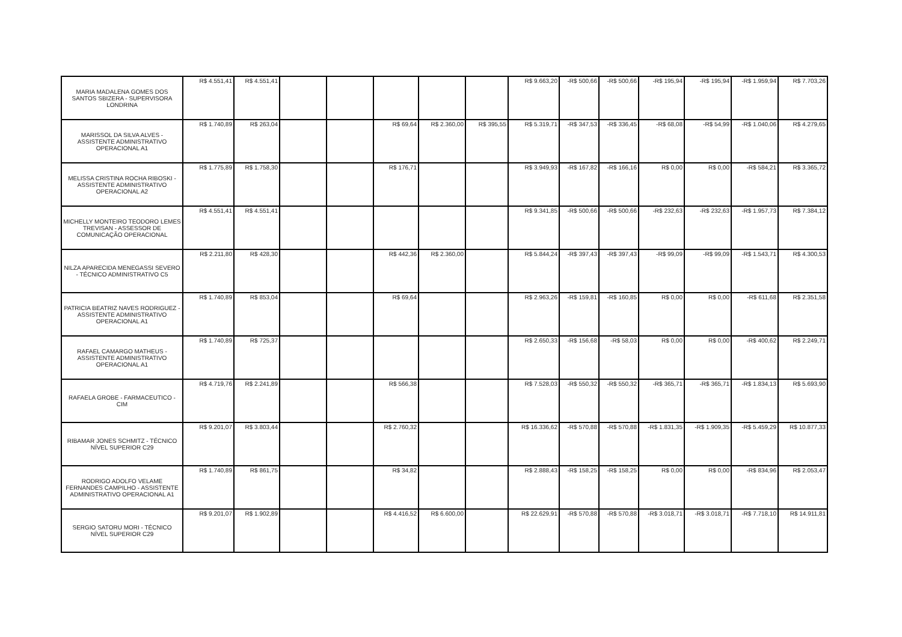| MARIA MADALENA GOMES DOS SANTOS SBIZERA - SUPERVISORA LONDRINA | R$ 4.551,41 | R$ 4.551,41 | | | | | | R$ 9.663,20 | -R$ 500,66 | -R$ 500,66 | -R$ 195,94 | -R$ 195,94 | -R$ 1.959,94 | R$ 7.703,26 |
| MARISSOL DA SILVA ALVES - ASSISTENTE ADMINISTRATIVO OPERACIONAL A1 | R$ 1.740,89 | R$ 263,04 | | | R$ 69,64 | R$ 2.360,00 | R$ 395,55 | R$ 5.319,71 | -R$ 347,53 | -R$ 336,45 | -R$ 68,08 | -R$ 54,99 | -R$ 1.040,06 | R$ 4.279,65 |
| MELISSA CRISTINA ROCHA RIBOSKI - ASSISTENTE ADMINISTRATIVO OPERACIONAL A2 | R$ 1.775,89 | R$ 1.758,30 | | | R$ 176,71 | | | R$ 3.949,93 | -R$ 167,82 | -R$ 166,16 | R$ 0,00 | R$ 0,00 | -R$ 584,21 | R$ 3.365,72 |
| MICHELLY MONTEIRO TEODORO LEMES TREVISAN - ASSESSOR DE COMUNICAÇÃO OPERACIONAL | R$ 4.551,41 | R$ 4.551,41 | | | | | | R$ 9.341,85 | -R$ 500,66 | -R$ 500,66 | -R$ 232,63 | -R$ 232,63 | -R$ 1.957,73 | R$ 7.384,12 |
| NILZA APARECIDA MENEGASSI SEVERO - TÉCNICO ADMINISTRATIVO C5 | R$ 2.211,80 | R$ 428,30 | | | R$ 442,36 | R$ 2.360,00 | | R$ 5.844,24 | -R$ 397,43 | -R$ 397,43 | -R$ 99,09 | -R$ 99,09 | -R$ 1.543,71 | R$ 4.300,53 |
| PATRICIA BEATRIZ NAVES RODRIGUEZ - ASSISTENTE ADMINISTRATIVO OPERACIONAL A1 | R$ 1.740,89 | R$ 853,04 | | | R$ 69,64 | | | R$ 2.963,26 | -R$ 159,81 | -R$ 160,85 | R$ 0,00 | R$ 0,00 | -R$ 611,68 | R$ 2.351,58 |
| RAFAEL CAMARGO MATHEUS - ASSISTENTE ADMINISTRATIVO OPERACIONAL A1 | R$ 1.740,89 | R$ 725,37 | | | | | | R$ 2.650,33 | -R$ 156,68 | -R$ 58,03 | R$ 0,00 | R$ 0,00 | -R$ 400,62 | R$ 2.249,71 |
| RAFAELA GROBE - FARMACEUTICO - CIM | R$ 4.719,76 | R$ 2.241,89 | | | R$ 566,38 | | | R$ 7.528,03 | -R$ 550,32 | -R$ 550,32 | -R$ 365,71 | -R$ 365,71 | -R$ 1.834,13 | R$ 5.693,90 |
| RIBAMAR JONES SCHMITZ - TÉCNICO NÍVEL SUPERIOR C29 | R$ 9.201,07 | R$ 3.803,44 | | | R$ 2.760,32 | | | R$ 16.336,62 | -R$ 570,88 | -R$ 570,88 | -R$ 1.831,35 | -R$ 1.909,35 | -R$ 5.459,29 | R$ 10.877,33 |
| RODRIGO ADOLFO VELAME FERNANDES CAMPILHO - ASSISTENTE ADMINISTRATIVO OPERACIONAL A1 | R$ 1.740,89 | R$ 861,75 | | | R$ 34,82 | | | R$ 2.888,43 | -R$ 158,25 | -R$ 158,25 | R$ 0,00 | R$ 0,00 | -R$ 834,96 | R$ 2.053,47 |
| SERGIO SATORU MORI - TÉCNICO NÍVEL SUPERIOR C29 | R$ 9.201,07 | R$ 1.902,89 | | | R$ 4.416,52 | R$ 6.600,00 | | R$ 22.629,91 | -R$ 570,88 | -R$ 570,88 | -R$ 3.018,71 | -R$ 3.018,71 | -R$ 7.718,10 | R$ 14.911,81 |